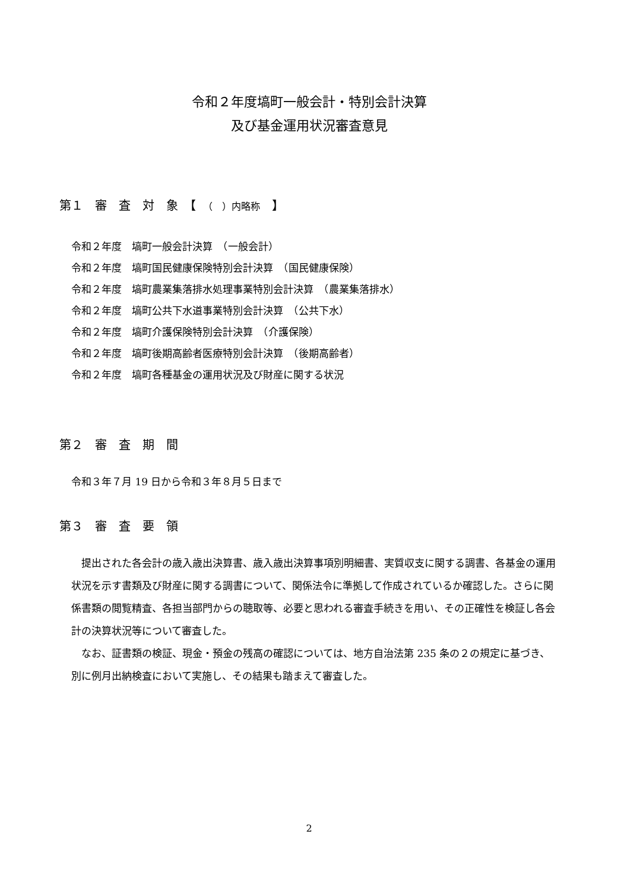令和２年度塙町一般会計・特別会計決算
及び基金運用状況審査意見
第１　審　査　対　象　【　（　）内略称　】
令和２年度　塙町一般会計決算　（一般会計）
令和２年度　塙町国民健康保険特別会計決算　（国民健康保険）
令和２年度　塙町農業集落排水処理事業特別会計決算　（農業集落排水）
令和２年度　塙町公共下水道事業特別会計決算　（公共下水）
令和２年度　塙町介護保険特別会計決算　（介護保険）
令和２年度　塙町後期高齢者医療特別会計決算　（後期高齢者）
令和２年度　塙町各種基金の運用状況及び財産に関する状況
第２　審　査　期　間
令和３年７月 19 日から令和３年８月５日まで
第３　審　査　要　領
　提出された各会計の歳入歳出決算書、歳入歳出決算事項別明細書、実質収支に関する調書、各基金の運用状況を示す書類及び財産に関する調書について、関係法令に準拠して作成されているか確認した。さらに関係書類の閲覧精査、各担当部門からの聴取等、必要と思われる審査手続きを用い、その正確性を検証し各会計の決算状況等について審査した。
　なお、証書類の検証、現金・預金の残高の確認については、地方自治法第 235 条の２の規定に基づき、別に例月出納検査において実施し、その結果も踏まえて審査した。
2